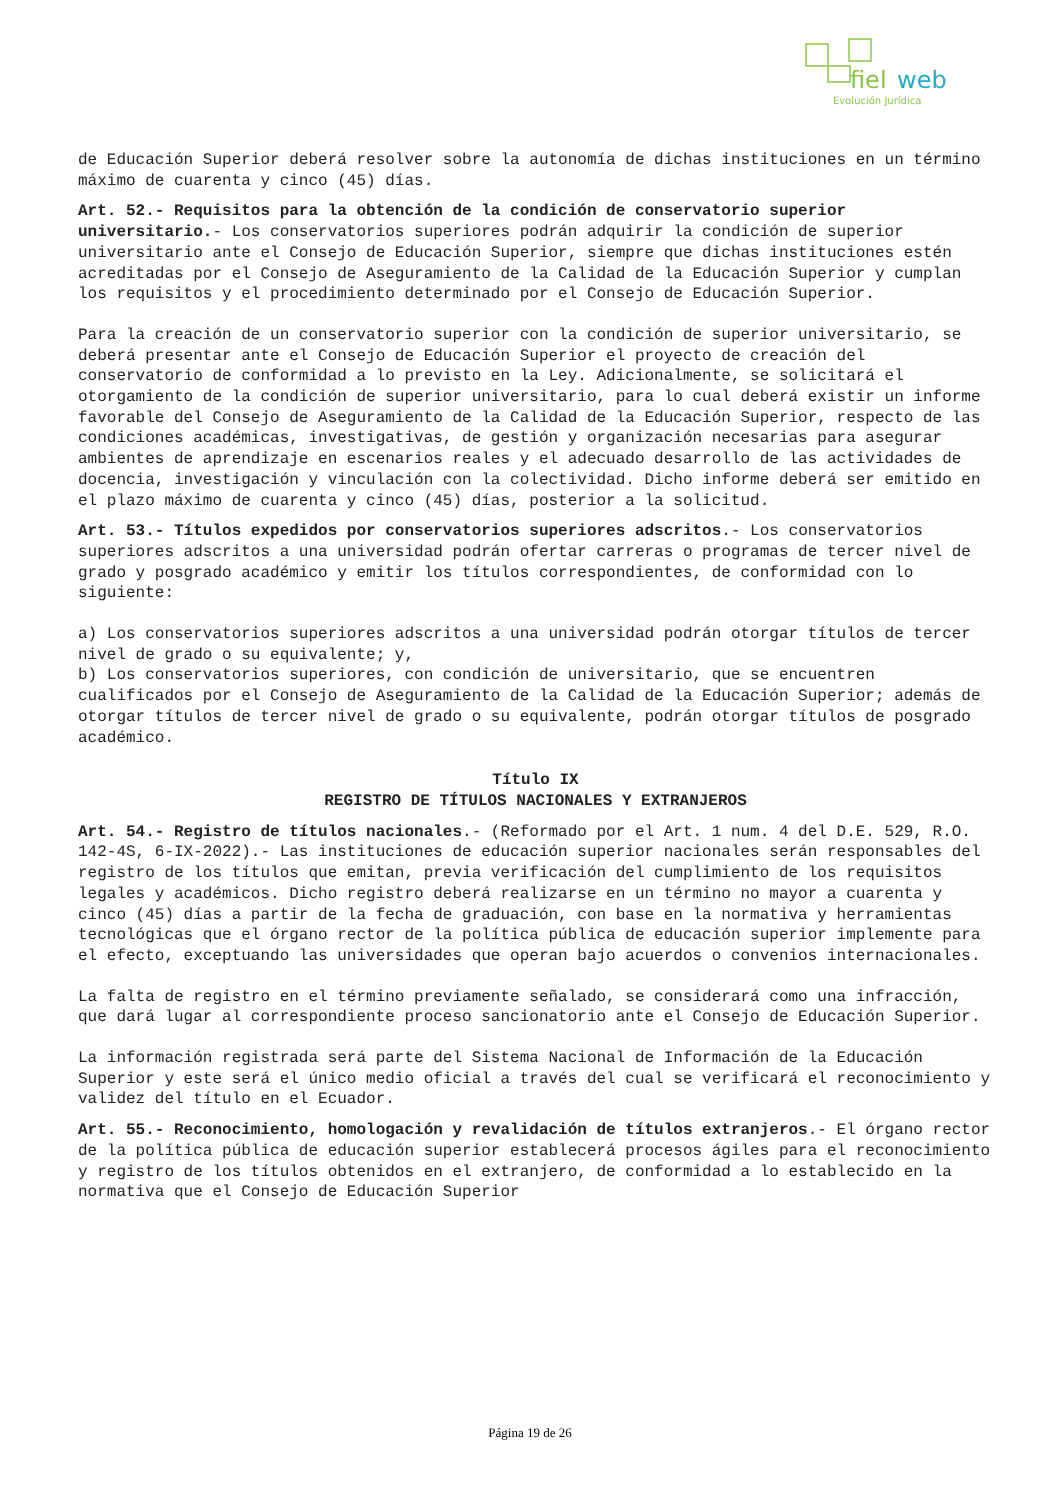fiel
web
Evolución Jurídica
de Educación Superior deberá resolver sobre la autonomía de dichas instituciones en un término máximo de cuarenta y cinco (45) días.
Art. 52.- Requisitos para la obtención de la condición de conservatorio superior universitario.- Los conservatorios superiores podrán adquirir la condición de superior universitario ante el Consejo de Educación Superior, siempre que dichas instituciones estén acreditadas por el Consejo de Aseguramiento de la Calidad de la Educación Superior y cumplan los requisitos y el procedimiento determinado por el Consejo de Educación Superior.
Para la creación de un conservatorio superior con la condición de superior universitario, se deberá presentar ante el Consejo de Educación Superior el proyecto de creación del conservatorio de conformidad a lo previsto en la Ley. Adicionalmente, se solicitará el otorgamiento de la condición de superior universitario, para lo cual deberá existir un informe favorable del Consejo de Aseguramiento de la Calidad de la Educación Superior, respecto de las condiciones académicas, investigativas, de gestión y organización necesarias para asegurar ambientes de aprendizaje en escenarios reales y el adecuado desarrollo de las actividades de docencia, investigación y vinculación con la colectividad. Dicho informe deberá ser emitido en el plazo máximo de cuarenta y cinco (45) días, posterior a la solicitud.
Art. 53.- Títulos expedidos por conservatorios superiores adscritos.- Los conservatorios superiores adscritos a una universidad podrán ofertar carreras o programas de tercer nivel de grado y posgrado académico y emitir los títulos correspondientes, de conformidad con lo siguiente:
a) Los conservatorios superiores adscritos a una universidad podrán otorgar títulos de tercer nivel de grado o su equivalente; y,
b) Los conservatorios superiores, con condición de universitario, que se encuentren cualificados por el Consejo de Aseguramiento de la Calidad de la Educación Superior; además de otorgar títulos de tercer nivel de grado o su equivalente, podrán otorgar títulos de posgrado académico.
Título IX
REGISTRO DE TÍTULOS NACIONALES Y EXTRANJEROS
Art. 54.- Registro de títulos nacionales.- (Reformado por el Art. 1 num. 4 del D.E. 529, R.O. 142-4S, 6-IX-2022).- Las instituciones de educación superior nacionales serán responsables del registro de los títulos que emitan, previa verificación del cumplimiento de los requisitos legales y académicos. Dicho registro deberá realizarse en un término no mayor a cuarenta y cinco (45) días a partir de la fecha de graduación, con base en la normativa y herramientas tecnológicas que el órgano rector de la política pública de educación superior implemente para el efecto, exceptuando las universidades que operan bajo acuerdos o convenios internacionales.
La falta de registro en el término previamente señalado, se considerará como una infracción, que dará lugar al correspondiente proceso sancionatorio ante el Consejo de Educación Superior.
La información registrada será parte del Sistema Nacional de Información de la Educación Superior y este será el único medio oficial a través del cual se verificará el reconocimiento y validez del título en el Ecuador.
Art. 55.- Reconocimiento, homologación y revalidación de títulos extranjeros.- El órgano rector de la política pública de educación superior establecerá procesos ágiles para el reconocimiento y registro de los títulos obtenidos en el extranjero, de conformidad a lo establecido en la normativa que el Consejo de Educación Superior
Página 19 de 26